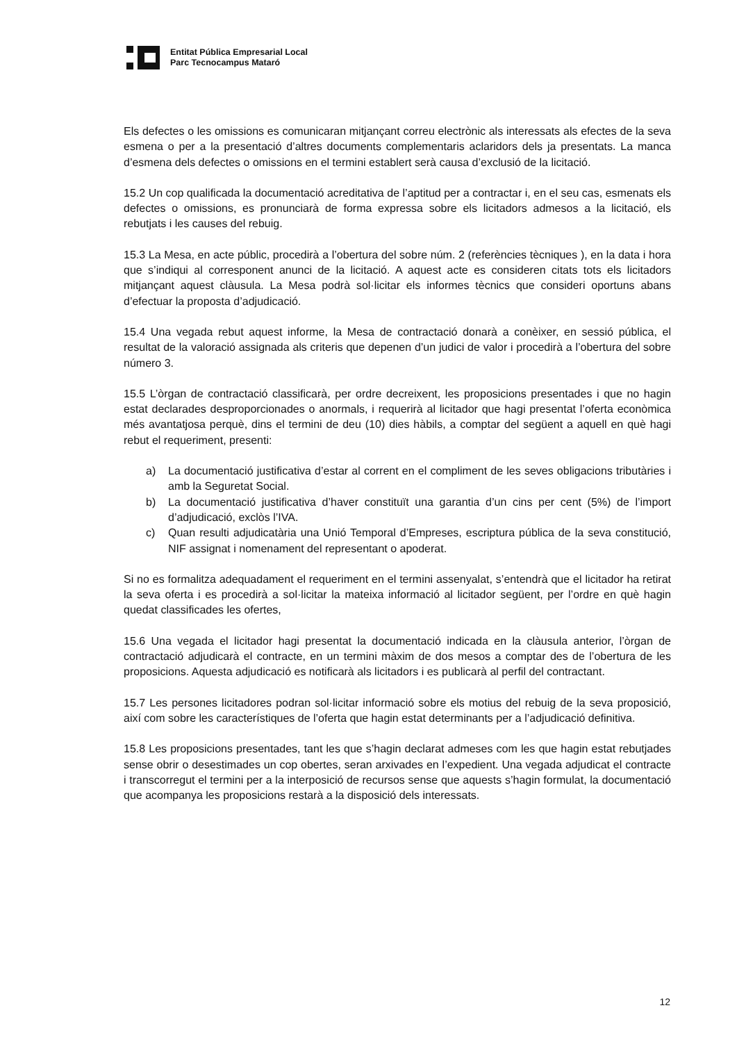Entitat Pública Empresarial Local
Parc Tecnocampus Mataró
Els defectes o les omissions es comunicaran mitjançant correu electrònic als interessats als efectes de la seva esmena o per a la presentació d’altres documents complementaris aclaridors dels ja presentats. La manca d’esmena dels defectes o omissions en el termini establert serà causa d’exclusió de la licitació.
15.2 Un cop qualificada la documentació acreditativa de l’aptitud per a contractar i, en el seu cas, esmenats els defectes o omissions, es pronunciarà de forma expressa sobre els licitadors admesos a la licitació, els rebutjats i les causes del rebuig.
15.3 La Mesa, en acte públic, procedirà a l’obertura del sobre núm. 2 (referències tècniques ), en la data i hora que s’indiqui al corresponent anunci de la licitació. A aquest acte es consideren citats tots els licitadors mitjançant aquest clàusula. La Mesa podrà sol·licitar els informes tècnics que consideri oportuns abans d’efectuar la proposta d’adjudicació.
15.4 Una vegada rebut aquest informe, la Mesa de contractació donarà a conèixer, en sessió pública, el resultat de la valoració assignada als criteris que depenen d’un judici de valor i procedirà a l’obertura del sobre número 3.
15.5 L’òrgan de contractació classificarà, per ordre decreixent, les proposicions presentades i que no hagin estat declarades desproporcionades o anormals, i requerirà al licitador que hagi presentat l’oferta econòmica més avantatjosa perquè, dins el termini de deu (10) dies hàbils, a comptar del següent a aquell en què hagi rebut el requeriment, presenti:
a) La documentació justificativa d’estar al corrent en el compliment de les seves obligacions tributàries i amb la Seguretat Social.
b) La documentació justificativa d’haver constituït una garantia d’un cins per cent (5%) de l’import d’adjudicació, exclòs l’IVA.
c) Quan resulti adjudicatària una Unió Temporal d’Empreses, escriptura pública de la seva constitució, NIF assignat i nomenament del representant o apoderat.
Si no es formalitza adequadament el requeriment en el termini assenyalat, s’entendrà que el licitador ha retirat la seva oferta i es procedirà a sol·licitar la mateixa informació al licitador següent, per l’ordre en què hagin quedat classificades les ofertes,
15.6 Una vegada el licitador hagi presentat la documentació indicada en la clàusula anterior, l’òrgan de contractació adjudicarà el contracte, en un termini màxim de dos mesos a comptar des de l’obertura de les proposicions. Aquesta adjudicació es notificarà als licitadors i es publicarà al perfil del contractant.
15.7 Les persones licitadores podran sol·licitar informació sobre els motius del rebuig de la seva proposició, així com sobre les característiques de l’oferta que hagin estat determinants per a l’adjudicació definitiva.
15.8 Les proposicions presentades, tant les que s’hagin declarat admeses com les que hagin estat rebutjades sense obrir o desestimades un cop obertes, seran arxivades en l’expedient. Una vegada adjudicat el contracte i transcorregut el termini per a la interposició de recursos sense que aquests s’hagin formulat, la documentació que acompanya les proposicions restarà a la disposició dels interessats.
12